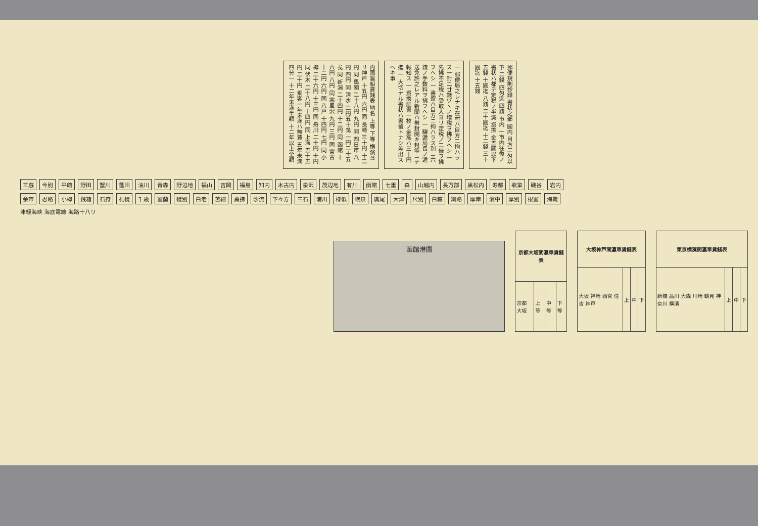内國瀛船賃銭表 地名 上等 下等 横濱ヨリ神戸 十五円 六円 同 長崎 三十円 十二円 同 馬関 二十八円 九円 同 四日市 八円 四円 同 清水 二円五十戋 一円二十五戋 同 新潟 二十四円 十二円 同 函館 十六円 八円 同 寒風沢 九円 三円 同 宮古 十二円 六円 同 八戸 十四円 七円 同 小樽 二十六円 十三円 同 舟川 二十円 十円 同 伏木 二十八円 十四円 同 上海 五十五円 二十円 乗客一年未満ハ無賃 五年未満四分一 十二年未満半額 十二年以上全額
一 郵便局之レナキ在村ハ目方二拘ハラス一封二廿錢ヅヽノ増税ヲ拂フヘシ 一 先拂不足税ハ受取人ヨリ定税ノ二倍ヲ拂フヘシ 一 書留ハ目方ニ拘ハラス別ニ六錢ノ手数料ヲ拂フヘシ 一 驛遞局長ノ遞送免許之レアル新聞ハ帯封開キ封等ニテ報知ス 一 爲換証書一枚ノ金高ハ三十円迄 一 大切ナル書状ハ書留トナシ差出スヘキ事
郵便規則抄録 書状之部 國内 目方二匁以下 二錢 四匁迄 四錢 市内 一市内往復ノ書状ハ都テ定税ノ半減 爲換 金五圓以下 五錢 十圓迄 八錢 二十圓迄 十二錢 三十圓迄 十五錢
三廐 今別 平館 野田 蟹川 蓬田 油川 青森 野辺地 福山 吉岡 福島 知内 木古内 泉沢 茂辺地 有川 函館 七重 森 山越内 長万部 黒松内 寿都 歌棄 磯谷 岩内 余市 忍路 小樽 銭箱 石狩 札幌 千歳 室蘭 幌別 白老 苫細 勇拂 沙流 下々方 三石 浦川 様似 幌泉 廣尾 大津 尺別 白糠 釧路 厚岸 濱中 厚別 根室 海驚 津軽海峡 海底電線 海路十八リ
函館港圖
| 京都大坂間瀛車賃錢表 | | | |
| --- | --- | --- | --- |
| 京都 大坂 | 上等 | 中等 | 下等 |
| 大坂神戸間瀛車賃錢表 | | | |
| --- | --- | --- | --- |
| 大坂 神崎 西宮 住吉 神戸 | 上 | 中 | 下 |
| 東京横濱間瀛車賃錢表 | | | |
| --- | --- | --- | --- |
| 新橋 品川 大森 川崎 鶴見 神奈川 横濱 | 上 | 中 | 下 |